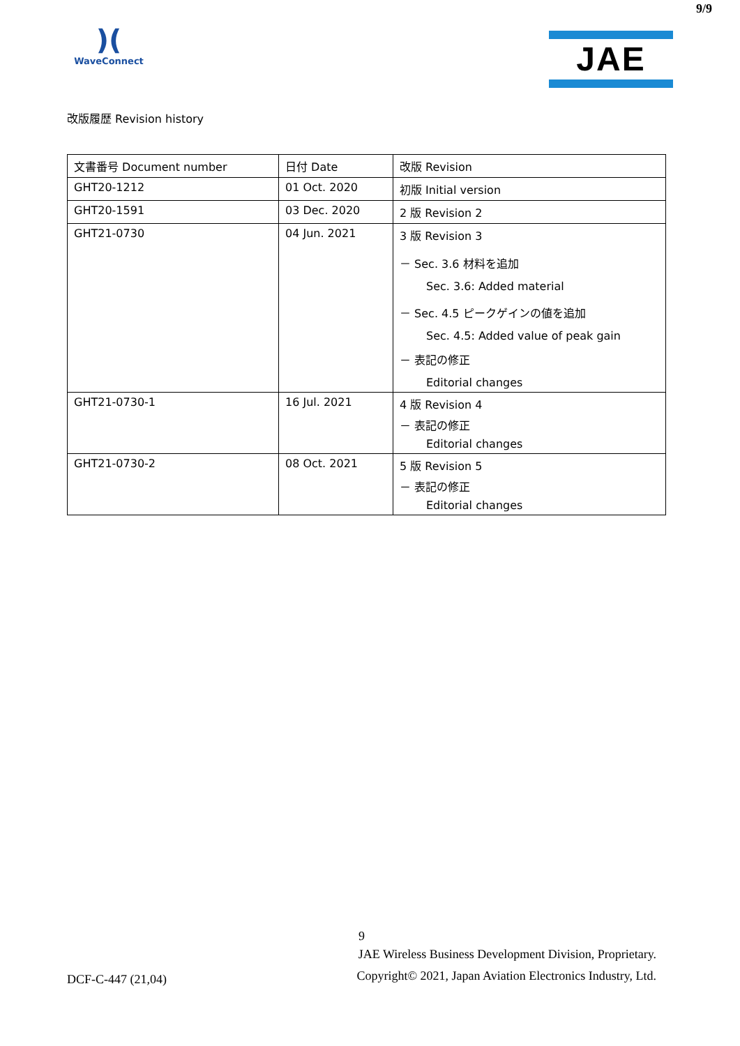9/9
)(
WaveConnect
JAE
改版履歴 Revision history
| 文書番号 Document number | 日付 Date | 改版 Revision |
| --- | --- | --- |
| GHT20-1212 | 01 Oct. 2020 | 初版 Initial version |
| GHT20-1591 | 03 Dec. 2020 | 2 版 Revision 2 |
| GHT21-0730 | 04 Jun. 2021 | 3 版 Revision 3 － Sec. 3.6 材料を追加 Sec. 3.6: Added material － Sec. 4.5 ピークゲインの値を追加 Sec. 4.5: Added value of peak gain － 表記の修正 Editorial changes |
| GHT21-0730-1 | 16 Jul. 2021 | 4 版 Revision 4 － 表記の修正 Editorial changes |
| GHT21-0730-2 | 08 Oct. 2021 | 5 版 Revision 5 － 表記の修正 Editorial changes |
9
DCF-C-447 (21,04)
JAE Wireless Business Development Division, Proprietary.
Copyright© 2021, Japan Aviation Electronics Industry, Ltd.